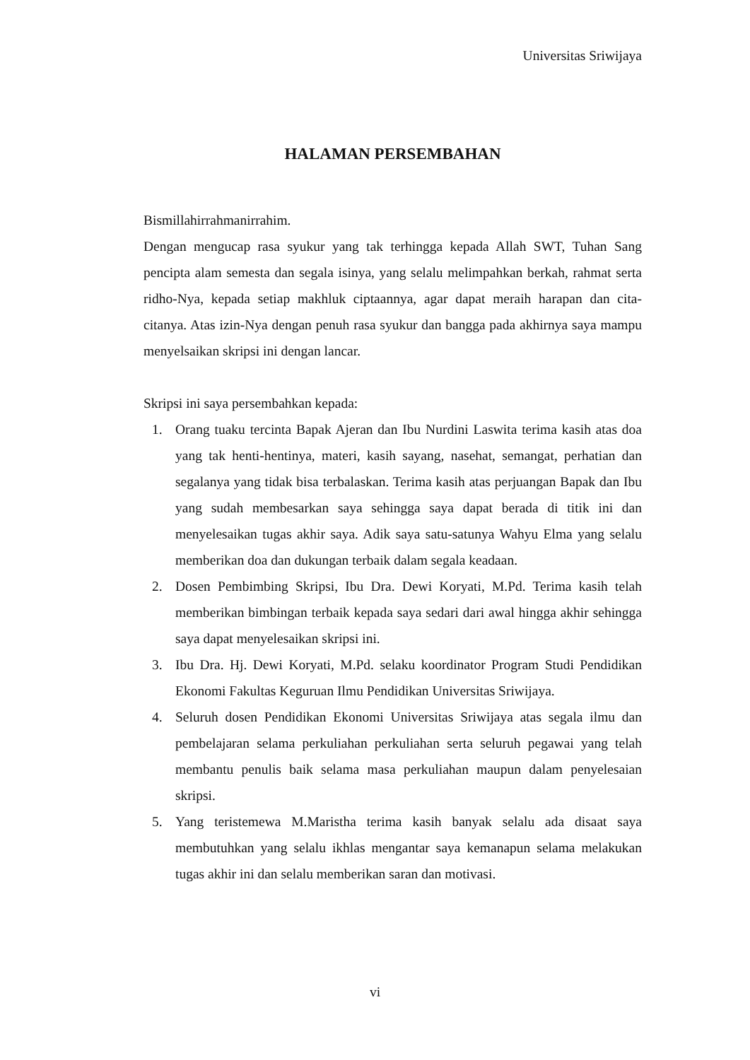Universitas Sriwijaya
HALAMAN PERSEMBAHAN
Bismillahirrahmanirrahim.
Dengan mengucap rasa syukur yang tak terhingga kepada Allah SWT, Tuhan Sang pencipta alam semesta dan segala isinya, yang selalu melimpahkan berkah, rahmat serta ridho-Nya, kepada setiap makhluk ciptaannya, agar dapat meraih harapan dan cita-citanya. Atas izin-Nya dengan penuh rasa syukur dan bangga pada akhirnya saya mampu menyelsaikan skripsi ini dengan lancar.
Skripsi ini saya persembahkan kepada:
1. Orang tuaku tercinta Bapak Ajeran dan Ibu Nurdini Laswita terima kasih atas doa yang tak henti-hentinya, materi, kasih sayang, nasehat, semangat, perhatian dan segalanya yang tidak bisa terbalaskan. Terima kasih atas perjuangan Bapak dan Ibu yang sudah membesarkan saya sehingga saya dapat berada di titik ini dan menyelesaikan tugas akhir saya. Adik saya satu-satunya Wahyu Elma yang selalu memberikan doa dan dukungan terbaik dalam segala keadaan.
2. Dosen Pembimbing Skripsi, Ibu Dra. Dewi Koryati, M.Pd. Terima kasih telah memberikan bimbingan terbaik kepada saya sedari dari awal hingga akhir sehingga saya dapat menyelesaikan skripsi ini.
3. Ibu Dra. Hj. Dewi Koryati, M.Pd. selaku koordinator Program Studi Pendidikan Ekonomi Fakultas Keguruan Ilmu Pendidikan Universitas Sriwijaya.
4. Seluruh dosen Pendidikan Ekonomi Universitas Sriwijaya atas segala ilmu dan pembelajaran selama perkuliahan perkuliahan serta seluruh pegawai yang telah membantu penulis baik selama masa perkuliahan maupun dalam penyelesaian skripsi.
5. Yang teristemewa M.Maristha terima kasih banyak selalu ada disaat saya membutuhkan yang selalu ikhlas mengantar saya kemanapun selama melakukan tugas akhir ini dan selalu memberikan saran dan motivasi.
vi